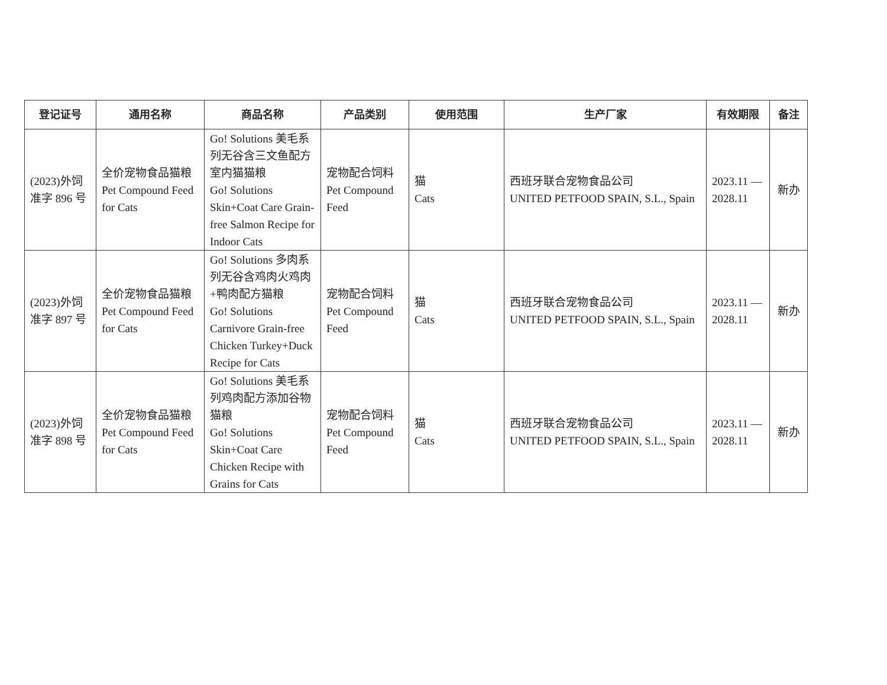| 登记证号 | 通用名称 | 商品名称 | 产品类别 | 使用范围 | 生产厂家 | 有效期限 | 备注 |
| --- | --- | --- | --- | --- | --- | --- | --- |
| (2023)外饲 准字 896 号 | 全价宠物食品猫粮 Pet Compound Feed for Cats | Go! Solutions 美毛系列无谷含三文鱼配方室内猫猫粮 Go! Solutions Skin+Coat Care Grain-free Salmon Recipe for Indoor Cats | 宠物配合饲料 Pet Compound Feed | 猫 Cats | 西班牙联合宠物食品公司 UNITED PETFOOD SPAIN, S.L., Spain | 2023.11 — 2028.11 | 新办 |
| (2023)外饲 准字 897 号 | 全价宠物食品猫粮 Pet Compound Feed for Cats | Go! Solutions 多肉系列无谷含鸡肉火鸡肉+鸭肉配方猫粮 Go! Solutions Carnivore Grain-free Chicken Turkey+Duck Recipe for Cats | 宠物配合饲料 Pet Compound Feed | 猫 Cats | 西班牙联合宠物食品公司 UNITED PETFOOD SPAIN, S.L., Spain | 2023.11 — 2028.11 | 新办 |
| (2023)外饲 准字 898 号 | 全价宠物食品猫粮 Pet Compound Feed for Cats | Go! Solutions 美毛系列鸡肉配方添加谷物猫粮 Go! Solutions Skin+Coat Care Chicken Recipe with Grains for Cats | 宠物配合饲料 Pet Compound Feed | 猫 Cats | 西班牙联合宠物食品公司 UNITED PETFOOD SPAIN, S.L., Spain | 2023.11 — 2028.11 | 新办 |